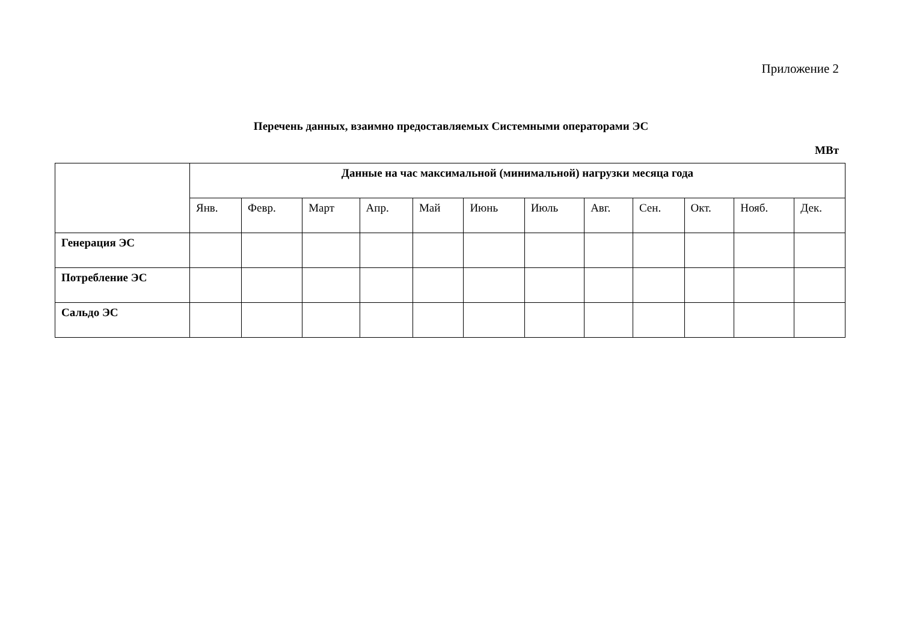Приложение 2
Перечень данных, взаимно предоставляемых Системными операторами ЭС
МВт
| | Данные на час максимальной (минимальной) нагрузки месяца года | | | | | | | | | | | |
| --- | --- | --- | --- | --- | --- | --- | --- | --- | --- | --- | --- | --- |
| | Янв. | Февр. | Март | Апр. | Май | Июнь | Июль | Авг. | Сен. | Окт. | Нояб. | Дек. |
| Генерация ЭС | | | | | | | | | | | | |
| Потребление ЭС | | | | | | | | | | | | |
| Сальдо ЭС | | | | | | | | | | | | |